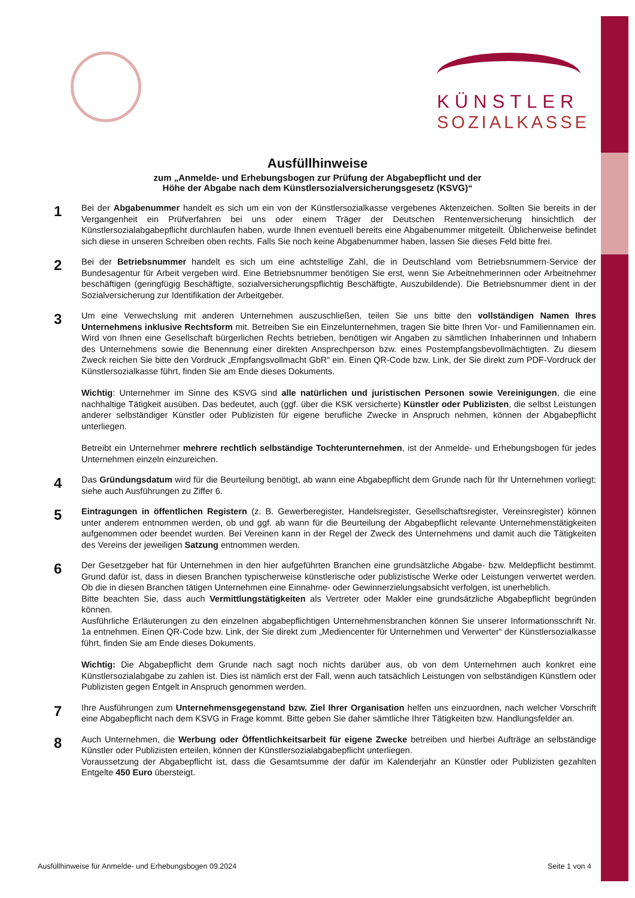KÜNSTLER
SOZIALKASSE
Ausfüllhinweise
zum „Anmelde- und Erhebungsbogen zur Prüfung der Abgabepflicht und der
Höhe der Abgabe nach dem Künstlersozialversicherungsgesetz (KSVG)“
1
Bei der Abgabenummer handelt es sich um ein von der Künstlersozialkasse vergebenes Aktenzeichen. Sollten Sie bereits in der Vergangenheit ein Prüfverfahren bei uns oder einem Träger der Deutschen Rentenversicherung hinsichtlich der Künstlersozialabgabepflicht durchlaufen haben, wurde Ihnen eventuell bereits eine Abgabenummer mitgeteilt. Üblicherweise befindet sich diese in unseren Schreiben oben rechts. Falls Sie noch keine Abgabenummer haben, lassen Sie dieses Feld bitte frei.
2
Bei der Betriebsnummer handelt es sich um eine achtstellige Zahl, die in Deutschland vom Betriebsnummern-Service der Bundesagentur für Arbeit vergeben wird. Eine Betriebsnummer benötigen Sie erst, wenn Sie Arbeitnehmerinnen oder Arbeitnehmer beschäftigen (geringfügig Beschäftigte, sozialversicherungspflichtig Beschäftigte, Auszubildende). Die Betriebsnummer dient in der Sozialversicherung zur Identifikation der Arbeitgeber.
3
Um eine Verwechslung mit anderen Unternehmen auszuschließen, teilen Sie uns bitte den vollständigen Namen Ihres Unternehmens inklusive Rechtsform mit. Betreiben Sie ein Einzelunternehmen, tragen Sie bitte Ihren Vor- und Familiennamen ein. Wird von Ihnen eine Gesellschaft bürgerlichen Rechts betrieben, benötigen wir Angaben zu sämtlichen Inhaberinnen und Inhabern des Unternehmens sowie die Benennung einer direkten Ansprechperson bzw. eines Postempfangsbevollmächtigten. Zu diesem Zweck reichen Sie bitte den Vordruck „Empfangsvollmacht GbR“ ein. Einen QR-Code bzw. Link, der Sie direkt zum PDF-Vordruck der Künstlersozialkasse führt, finden Sie am Ende dieses Dokuments.
Wichtig: Unternehmer im Sinne des KSVG sind alle natürlichen und juristischen Personen sowie Vereinigungen, die eine nachhaltige Tätigkeit ausüben. Das bedeutet, auch (ggf. über die KSK versicherte) Künstler oder Publizisten, die selbst Leistungen anderer selbständiger Künstler oder Publizisten für eigene berufliche Zwecke in Anspruch nehmen, können der Abgabepflicht unterliegen.
Betreibt ein Unternehmer mehrere rechtlich selbständige Tochterunternehmen, ist der Anmelde- und Erhebungsbogen für jedes Unternehmen einzeln einzureichen.
4
Das Gründungsdatum wird für die Beurteilung benötigt, ab wann eine Abgabepflicht dem Grunde nach für Ihr Unternehmen vorliegt; siehe auch Ausführungen zu Ziffer 6.
5
Eintragungen in öffentlichen Registern (z. B. Gewerberegister, Handelsregister, Gesellschaftsregister, Vereinsregister) können unter anderem entnommen werden, ob und ggf. ab wann für die Beurteilung der Abgabepflicht relevante Unternehmenstätigkeiten aufgenommen oder beendet wurden. Bei Vereinen kann in der Regel der Zweck des Unternehmens und damit auch die Tätigkeiten des Vereins der jeweiligen Satzung entnommen werden.
6
Der Gesetzgeber hat für Unternehmen in den hier aufgeführten Branchen eine grundsätzliche Abgabe- bzw. Meldepflicht bestimmt. Grund dafür ist, dass in diesen Branchen typischerweise künstlerische oder publizistische Werke oder Leistungen verwertet werden. Ob die in diesen Branchen tätigen Unternehmen eine Einnahme- oder Gewinnerzielungsabsicht verfolgen, ist unerheblich.
Bitte beachten Sie, dass auch Vermittlungstätigkeiten als Vertreter oder Makler eine grundsätzliche Abgabepflicht begründen können.
Ausführliche Erläuterungen zu den einzelnen abgabepflichtigen Unternehmensbranchen können Sie unserer Informationsschrift Nr. 1a entnehmen. Einen QR-Code bzw. Link, der Sie direkt zum „Mediencenter für Unternehmen und Verwerter“ der Künstlersozialkasse führt, finden Sie am Ende dieses Dokuments.
Wichtig: Die Abgabepflicht dem Grunde nach sagt noch nichts darüber aus, ob von dem Unternehmen auch konkret eine Künstlersozialabgabe zu zahlen ist. Dies ist nämlich erst der Fall, wenn auch tatsächlich Leistungen von selbständigen Künstlern oder Publizisten gegen Entgelt in Anspruch genommen werden.
7
Ihre Ausführungen zum Unternehmensgegenstand bzw. Ziel Ihrer Organisation helfen uns einzuordnen, nach welcher Vorschrift eine Abgabepflicht nach dem KSVG in Frage kommt. Bitte geben Sie daher sämtliche Ihrer Tätigkeiten bzw. Handlungsfelder an.
8
Auch Unternehmen, die Werbung oder Öffentlichkeitsarbeit für eigene Zwecke betreiben und hierbei Aufträge an selbständige Künstler oder Publizisten erteilen, können der Künstlersozialabgabepflicht unterliegen.
Voraussetzung der Abgabepflicht ist, dass die Gesamtsumme der dafür im Kalenderjahr an Künstler oder Publizisten gezahlten Entgelte 450 Euro übersteigt.
Ausfüllhinweise für Anmelde- und Erhebungsbogen 09.2024 Seite 1 von 4